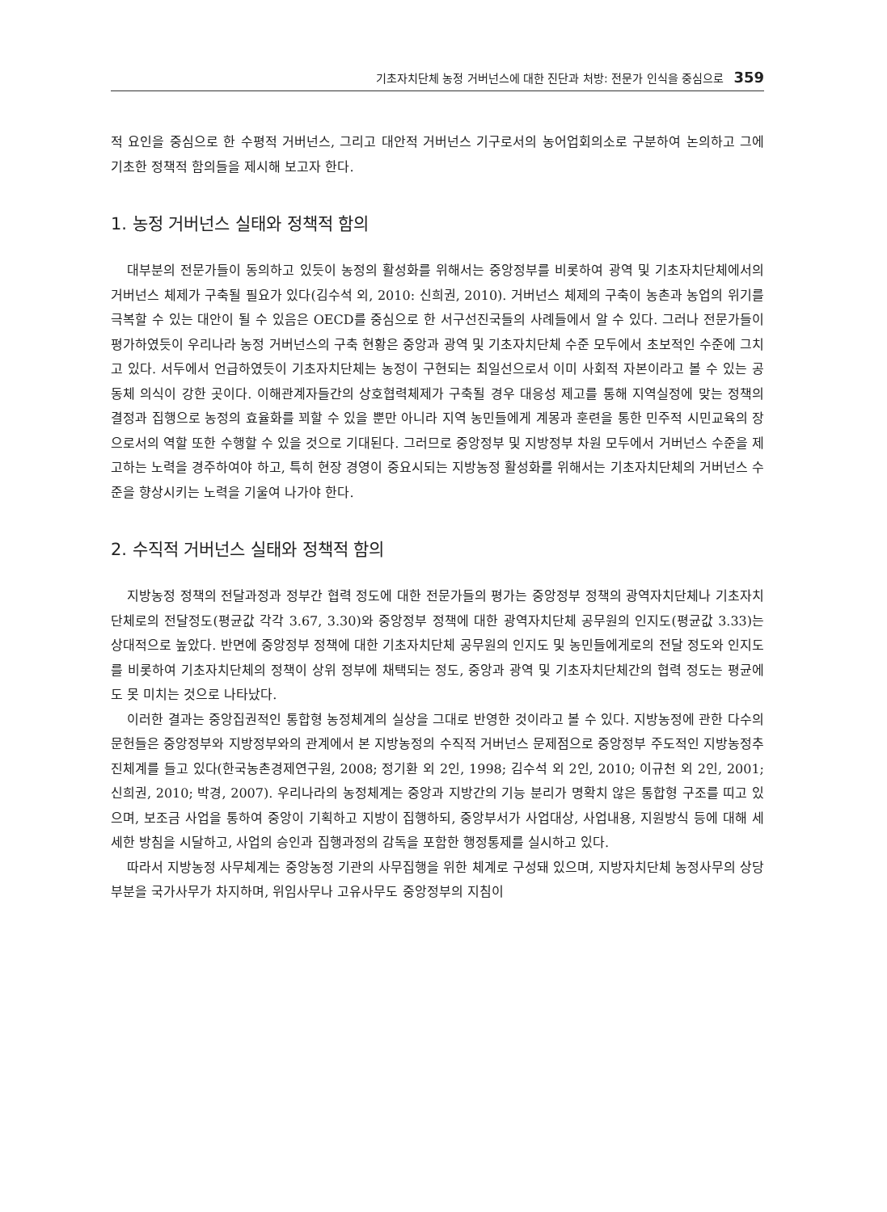기초자치단체 농정 거버넌스에 대한 진단과 처방: 전문가 인식을 중심으로 359
적 요인을 중심으로 한 수평적 거버넌스, 그리고 대안적 거버넌스 기구로서의 농어업회의소로 구분하여 논의하고 그에 기초한 정책적 함의들을 제시해 보고자 한다.
1. 농정 거버넌스 실태와 정책적 함의
대부분의 전문가들이 동의하고 있듯이 농정의 활성화를 위해서는 중앙정부를 비롯하여 광역 및 기초자치단체에서의 거버넌스 체제가 구축될 필요가 있다(김수석 외, 2010: 신희권, 2010). 거버넌스 체제의 구축이 농촌과 농업의 위기를 극복할 수 있는 대안이 될 수 있음은 OECD를 중심으로 한 서구선진국들의 사례들에서 알 수 있다. 그러나 전문가들이 평가하였듯이 우리나라 농정 거버넌스의 구축 현황은 중앙과 광역 및 기초자치단체 수준 모두에서 초보적인 수준에 그치고 있다. 서두에서 언급하였듯이 기초자치단체는 농정이 구현되는 최일선으로서 이미 사회적 자본이라고 볼 수 있는 공동체 의식이 강한 곳이다. 이해관계자들간의 상호협력체제가 구축될 경우 대응성 제고를 통해 지역실정에 맞는 정책의 결정과 집행으로 농정의 효율화를 꾀할 수 있을 뿐만 아니라 지역 농민들에게 계몽과 훈련을 통한 민주적 시민교육의 장으로서의 역할 또한 수행할 수 있을 것으로 기대된다. 그러므로 중앙정부 및 지방정부 차원 모두에서 거버넌스 수준을 제고하는 노력을 경주하여야 하고, 특히 현장 경영이 중요시되는 지방농정 활성화를 위해서는 기초자치단체의 거버넌스 수준을 향상시키는 노력을 기울여 나가야 한다.
2. 수직적 거버넌스 실태와 정책적 함의
지방농정 정책의 전달과정과 정부간 협력 정도에 대한 전문가들의 평가는 중앙정부 정책의 광역자치단체나 기초자치단체로의 전달정도(평균값 각각 3.67, 3.30)와 중앙정부 정책에 대한 광역자치단체 공무원의 인지도(평균값 3.33)는 상대적으로 높았다. 반면에 중앙정부 정책에 대한 기초자치단체 공무원의 인지도 및 농민들에게로의 전달 정도와 인지도를 비롯하여 기초자치단체의 정책이 상위 정부에 채택되는 정도, 중앙과 광역 및 기초자치단체간의 협력 정도는 평균에도 못 미치는 것으로 나타났다.
이러한 결과는 중앙집권적인 통합형 농정체계의 실상을 그대로 반영한 것이라고 볼 수 있다. 지방농정에 관한 다수의 문헌들은 중앙정부와 지방정부와의 관계에서 본 지방농정의 수직적 거버넌스 문제점으로 중앙정부 주도적인 지방농정추진체계를 들고 있다(한국농촌경제연구원, 2008; 정기환 외 2인, 1998; 김수석 외 2인, 2010; 이규천 외 2인, 2001; 신희권, 2010; 박경, 2007). 우리나라의 농정체계는 중앙과 지방간의 기능 분리가 명확치 않은 통합형 구조를 띠고 있으며, 보조금 사업을 통하여 중앙이 기획하고 지방이 집행하되, 중앙부서가 사업대상, 사업내용, 지원방식 등에 대해 세세한 방침을 시달하고, 사업의 승인과 집행과정의 감독을 포함한 행정통제를 실시하고 있다.
따라서 지방농정 사무체계는 중앙농정 기관의 사무집행을 위한 체계로 구성돼 있으며, 지방자치단체 농정사무의 상당부분을 국가사무가 차지하며, 위임사무나 고유사무도 중앙정부의 지침이